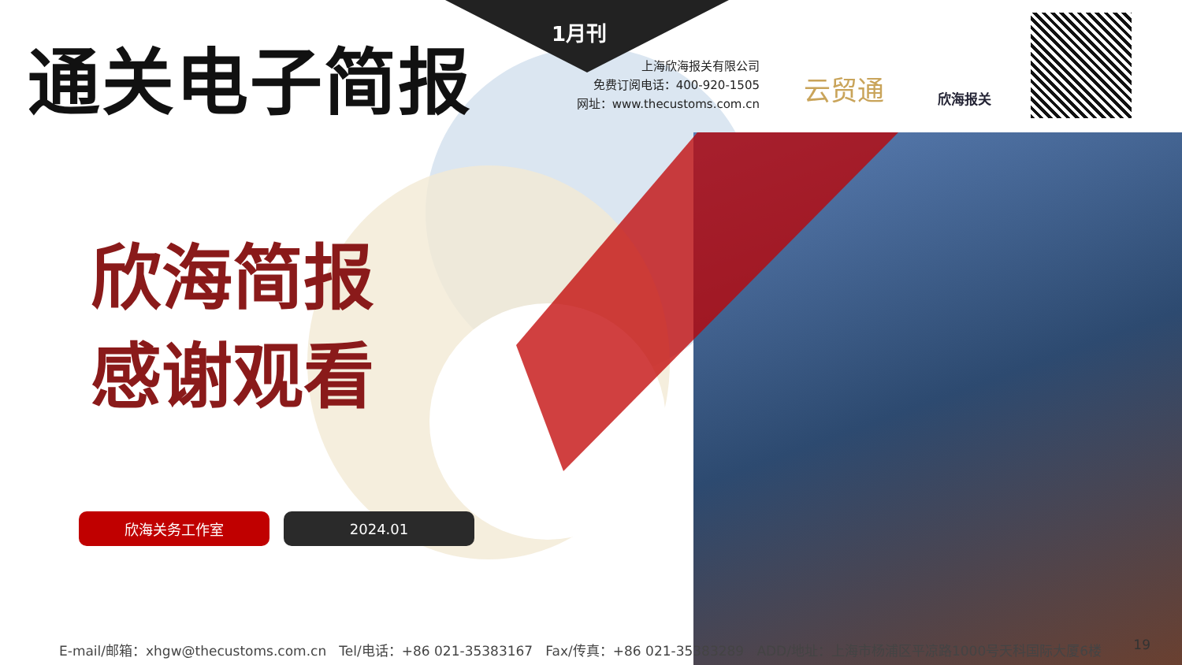通关电子简报 1月刊
上海欣海报关有限公司
免费订阅电话：400-920-1505
网址：www.thecustoms.com.cn
云贸通 欣海报关
欣海简报
感谢观看
欣海关务工作室 2024.01
E-mail/邮箱：xhgw@thecustoms.com.cn Tel/电话：+86 021-35383167 Fax/传真：+86 021-35383289 ADD/地址：上海市杨浦区平凉路1000号天科国际大厦6楼 19